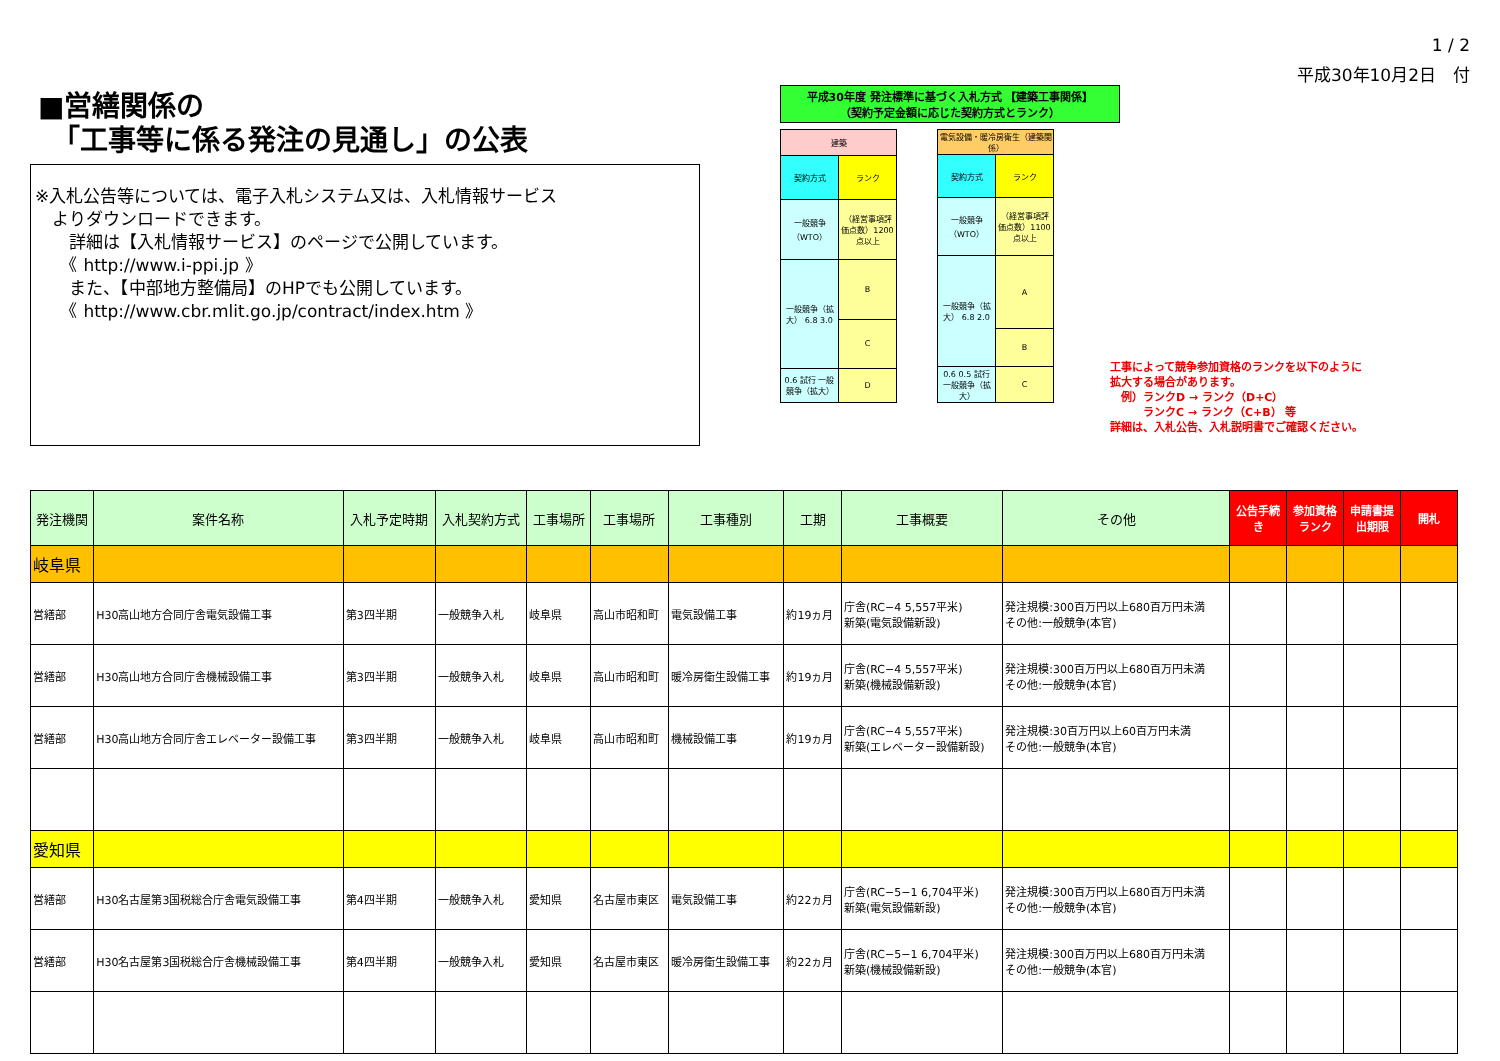■営繕関係の
　「工事等に係る発注の見通し」の公表
※入札公告等については、電子入札システム又は、入札情報サービス
　よりダウンロードできます。
　　詳細は【入札情報サービス】のページで公開しています。
　　《 http://www.i-ppi.jp 》
　　また、【中部地方整備局】のHPでも公開しています。
　　《 http://www.cbr.mlit.go.jp/contract/index.htm 》
平成30年度 発注標準に基づく入札方式 【建築工事関係】
（契約予定金額に応じた契約方式とランク）
| 建築 | |
| 契約方式 | ランク |
| 一般競争（WTO） | （経営事項評価点数）1200点以上 |
| 一般競争（拡大） 6.8 3.0 | B |
| | C |
| 0.6 試行 一般競争（拡大） | D |
| 電気設備・暖冷房衛生（建築関係） | |
| 契約方式 | ランク |
| 一般競争（WTO） | （経営事項評価点数）1100点以上 |
| 一般競争（拡大） 6.8 2.0 | A |
| | B |
| 0.6 0.5 試行 一般競争（拡大） | C |
1 / 2
平成30年10月2日　付
工事によって競争参加資格のランクを以下のように
拡大する場合があります。
　例）ランクD → ランク（D+C）
　　　ランクC → ランク（C+B） 等
詳細は、入札公告、入札説明書でご確認ください。
| 発注機関 | 案件名称 | 入札予定時期 | 入札契約方式 | 工事場所 | 工事場所 | 工事種別 | 工期 | 工事概要 | その他 | 公告手続き | 参加資格ランク | 申請書提出期限 | 開札 |
| --- | --- | --- | --- | --- | --- | --- | --- | --- | --- | --- | --- | --- | --- |
| 岐阜県 | | | | | | | | | | | | | |
| 営繕部 | H30高山地方合同庁舎電気設備工事 | 第3四半期 | 一般競争入札 | 岐阜県 | 高山市昭和町 | 電気設備工事 | 約19ヵ月 | 庁舎(RC−4 5,557平米) 新築(電気設備新設) | 発注規模:300百万円以上680百万円未満 その他:一般競争(本官) | | | | |
| 営繕部 | H30高山地方合同庁舎機械設備工事 | 第3四半期 | 一般競争入札 | 岐阜県 | 高山市昭和町 | 暖冷房衛生設備工事 | 約19ヵ月 | 庁舎(RC−4 5,557平米) 新築(機械設備新設) | 発注規模:300百万円以上680百万円未満 その他:一般競争(本官) | | | | |
| 営繕部 | H30高山地方合同庁舎エレベーター設備工事 | 第3四半期 | 一般競争入札 | 岐阜県 | 高山市昭和町 | 機械設備工事 | 約19ヵ月 | 庁舎(RC−4 5,557平米) 新築(エレベーター設備新設) | 発注規模:30百万円以上60百万円未満 その他:一般競争(本官) | | | | |
| 愛知県 | | | | | | | | | | | | | |
| 営繕部 | H30名古屋第3国税総合庁舎電気設備工事 | 第4四半期 | 一般競争入札 | 愛知県 | 名古屋市東区 | 電気設備工事 | 約22ヵ月 | 庁舎(RC−5−1 6,704平米) 新築(電気設備新設) | 発注規模:300百万円以上680百万円未満 その他:一般競争(本官) | | | | |
| 営繕部 | H30名古屋第3国税総合庁舎機械設備工事 | 第4四半期 | 一般競争入札 | 愛知県 | 名古屋市東区 | 暖冷房衛生設備工事 | 約22ヵ月 | 庁舎(RC−5−1 6,704平米) 新築(機械設備新設) | 発注規模:300百万円以上680百万円未満 その他:一般競争(本官) | | | | |